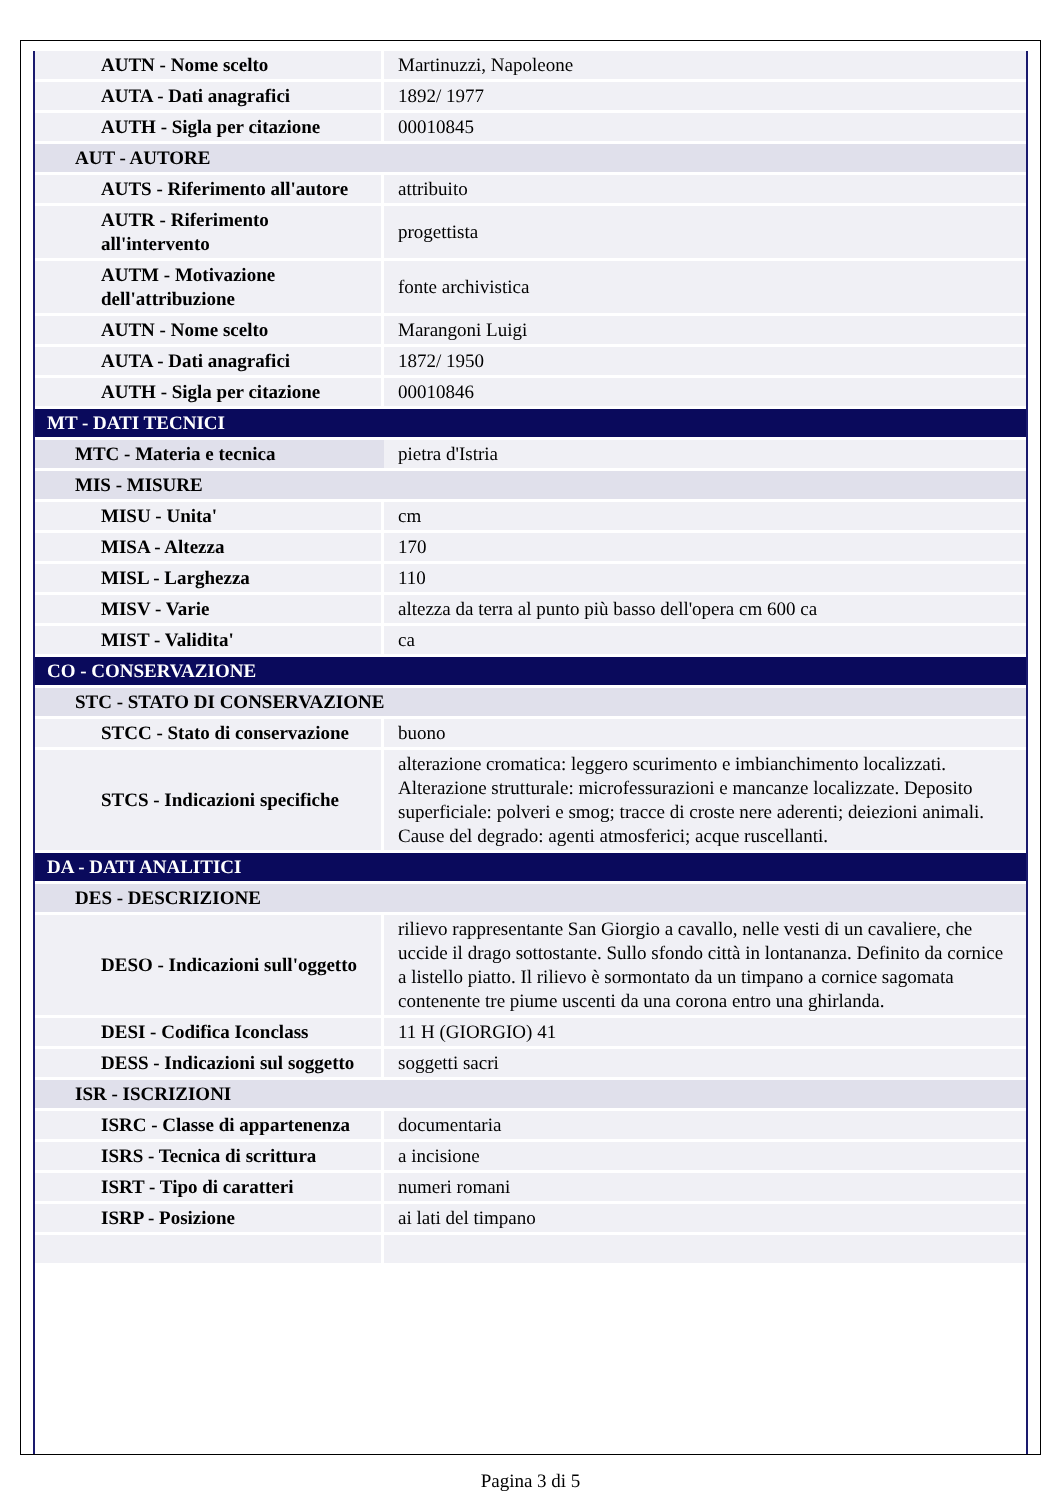| AUTN - Nome scelto | Martinuzzi, Napoleone |
| AUTA - Dati anagrafici | 1892/ 1977 |
| AUTH - Sigla per citazione | 00010845 |
| AUT - AUTORE | |
| AUTS - Riferimento all'autore | attribuito |
| AUTR - Riferimento all'intervento | progettista |
| AUTM - Motivazione dell'attribuzione | fonte archivistica |
| AUTN - Nome scelto | Marangoni Luigi |
| AUTA - Dati anagrafici | 1872/ 1950 |
| AUTH - Sigla per citazione | 00010846 |
| MT - DATI TECNICI | |
| MTC - Materia e tecnica | pietra d'Istria |
| MIS - MISURE | |
| MISU - Unita' | cm |
| MISA - Altezza | 170 |
| MISL - Larghezza | 110 |
| MISV - Varie | altezza da terra al punto più basso dell'opera cm 600 ca |
| MIST - Validita' | ca |
| CO - CONSERVAZIONE | |
| STC - STATO DI CONSERVAZIONE | |
| STCC - Stato di conservazione | buono |
| STCS - Indicazioni specifiche | alterazione cromatica: leggero scurimento e imbianchimento localizzati. Alterazione strutturale: microfessurazioni e mancanze localizzate. Deposito superficiale: polveri e smog; tracce di croste nere aderenti; deiezioni animali. Cause del degrado: agenti atmosferici; acque ruscellanti. |
| DA - DATI ANALITICI | |
| DES - DESCRIZIONE | |
| DESO - Indicazioni sull'oggetto | rilievo rappresentante San Giorgio a cavallo, nelle vesti di un cavaliere, che uccide il drago sottostante. Sullo sfondo città in lontananza. Definito da cornice a listello piatto. Il rilievo è sormontato da un timpano a cornice sagomata contenente tre piume uscenti da una corona entro una ghirlanda. |
| DESI - Codifica Iconclass | 11 H (GIORGIO) 41 |
| DESS - Indicazioni sul soggetto | soggetti sacri |
| ISR - ISCRIZIONI | |
| ISRC - Classe di appartenenza | documentaria |
| ISRS - Tecnica di scrittura | a incisione |
| ISRT - Tipo di caratteri | numeri romani |
| ISRP - Posizione | ai lati del timpano |
Pagina 3 di 5